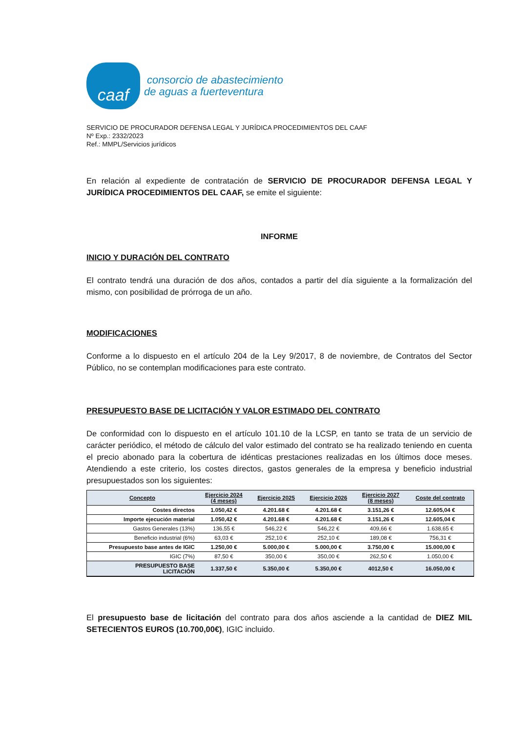caaf
consorcio de abastecimiento
de aguas a fuerteventura
SERVICIO DE PROCURADOR DEFENSA LEGAL Y JURÍDICA PROCEDIMIENTOS DEL CAAF
Nº Exp.: 2332/2023
Ref.: MMPL/Servicios jurídicos
En relación al expediente de contratación de SERVICIO DE PROCURADOR DEFENSA LEGAL Y JURÍDICA PROCEDIMIENTOS DEL CAAF, se emite el siguiente:
INFORME
INICIO Y DURACIÓN DEL CONTRATO
El contrato tendrá una duración de dos años, contados a partir del día siguiente a la formalización del mismo, con posibilidad de prórroga de un año.
MODIFICACIONES
Conforme a lo dispuesto en el artículo 204 de la Ley 9/2017, 8 de noviembre, de Contratos del Sector Público, no se contemplan modificaciones para este contrato.
PRESUPUESTO BASE DE LICITACIÓN Y VALOR ESTIMADO DEL CONTRATO
De conformidad con lo dispuesto en el artículo 101.10 de la LCSP, en tanto se trata de un servicio de carácter periódico, el método de cálculo del valor estimado del contrato se ha realizado teniendo en cuenta el precio abonado para la cobertura de idénticas prestaciones realizadas en los últimos doce meses. Atendiendo a este criterio, los costes directos, gastos generales de la empresa y beneficio industrial presupuestados son los siguientes:
| Concepto | Ejercicio 2024 (4 meses) | Ejercicio 2025 | Ejercicio 2026 | Ejercicio 2027 (8 meses) | Coste del contrato |
| --- | --- | --- | --- | --- | --- |
| Costes directos | 1.050,42 € | 4.201.68 € | 4.201.68 € | 3.151,26 € | 12.605,04 € |
| Importe ejecución material | 1.050,42 € | 4.201.68 € | 4.201.68 € | 3.151,26 € | 12.605,04 € |
| Gastos Generales (13%) | 136,55 € | 546,22 € | 546,22 € | 409,66 € | 1.638,65 € |
| Beneficio industrial (6%) | 63,03 € | 252,10 € | 252,10 € | 189,08 € | 756,31 € |
| Presupuesto base antes de IGIC | 1.250,00 € | 5.000,00 € | 5.000,00 € | 3.750,00 € | 15.000,00 € |
| IGIC (7%) | 87,50 € | 350,00 € | 350,00 € | 262,50 € | 1.050,00 € |
| PRESUPUESTO BASE LICITACIÓN | 1.337,50 € | 5.350,00 € | 5.350,00 € | 4012,50 € | 16.050,00 € |
El presupuesto base de licitación del contrato para dos años asciende a la cantidad de DIEZ MIL SETECIENTOS EUROS (10.700,00€), IGIC incluido.